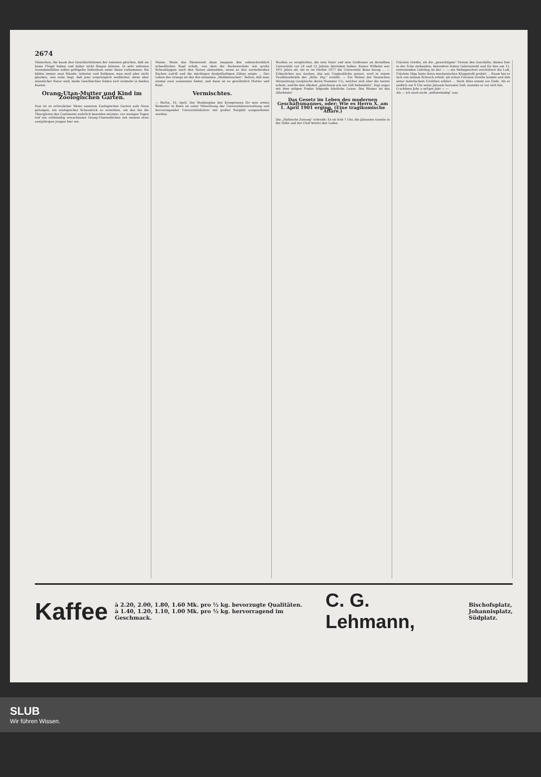2674
Männchen, die kaum den Geschlechtslosen der Ameisen gleichen, daß sie keine Flügel haben und daher nicht fliegen können. In sehr seltenen Ausnahmefällen sollen geflügelte Individuen unter ihnen vorkommen. Sie bilden immer zwei Stände: Arbeiter und Soldaten; man muß aber nicht glauben, was nahe liegt, daß jene ursprünglich weiblicher, diese aber männlicher Natur sind, beide Geschlechter finden sich vielmehr in beiden Kasten.
Orang-Utan-Mutter und Kind im Zoologischen Garten.
Nun ist es erfreulicher Weise unserem Zoologischen Garten aufs Neue gelungen, ein zoologisches Schaustück zu erwerben, um das ihn die Thiergärten des Continents wahrlich beneiden müssen: vor wenigen Tagen traf ein vollständig erwachsenes Orang-Utanweibchen mit seinem etwa zweijährigen Jungen hier ein.
Masse. Wenn das Riesenvieh dann langsam den unbeschreiblich scheußlichen Kopf erhob, von dem die Backenwülste wie große Scheuklappen nach den Seiten abstanden, wenn es den vorstehenden Rachen aufriß und die mächtigen dunkelfarbigen Zähne zeigte ... Das Leben des Orangs ist das des einsamen „Waldmenschen". Selten, daß man einmal zwei zusammen findet, und dann ist es gewöhnlich Mutter und Kind.
Vermischtes.
— Berlin, 10. April. Der Studienplan des Kronprinzen für sein erstes Semester in Bonn ist unter Mitwirkung der Universitätsverwaltung und hervorragender Universitätslehrer mit großer Sorgfalt ausgearbeitet worden.
Studien zu vergleichen, die sein Vater und sein Großvater an derselben Universität vor 24 und 52 Jahren betrieben haben. Kaiser Wilhelm war 18½ Jahre alt, als er im Herbst 1877 die Universität Bonn bezog ... — Erbauliches aus Aachen, das ans Unglaubliche grenzt, wird in einem Feuilletonbriefe der „Köln. Ztg." erzählt. — Ein Weiser der Deutschen Weinzeitung (vergleiche deren Nummer 11), welcher sich über die Aerzte erbost, welche den Alkohol „gleichsam wie ein Gift behandeln", fügt sogar mit dem seligen Pindar folgende köstliche Lanze: Das Wasser ist das Allerbeste!
Das Gesetz im Leben des modernen Geschäftsmannes, oder: Wie es Herrn X. am 1. April 1901 erging. (Eine tragikomische Affäre.)
Die „Hallesche Zeitung" schreibt: Es ist früh 7 Uhr, die Jalousien rasseln in die Höhe und der Chef betritt den Laden.
Fräulein Grethe, als die „gewichtigste" Person des Geschäfts, diesen hier in der Ecke stehenden, besonders festen Galeriestuhl und für den am 15. eintretenden Lehrling ist der — — ein Wehegeschrei erschüttert die Luft, Fräulein Olga hatte ihren mechanischen Klappstuhl probirt ... Raum hat er sich von seinem Schreck erholt, als schon Fräulein Grethe kommt und ihm unter mehrfachem Erröthen erklärt ... Doch Alles nimmt ein Ende. Als er endlich um 9 Uhr seine Jalousie herunter ließ, summte er vor sich hin:
O schönes Jahr, o sel'ges Jahr — —
Als — ich noch nicht „selbstständig" war.
Kaffee à 2.20, 2.00, 1.80, 1.60 Mk. pro ½ kg. bevorzugte Qualitäten.
à 1.40, 1.20, 1.10, 1.00 Mk. pro ½ kg. hervorragend im Geschmack. C. G. Lehmann, Bischofsplatz,
Johannisplatz,
Südplatz.
SLUB
Wir führen Wissen.